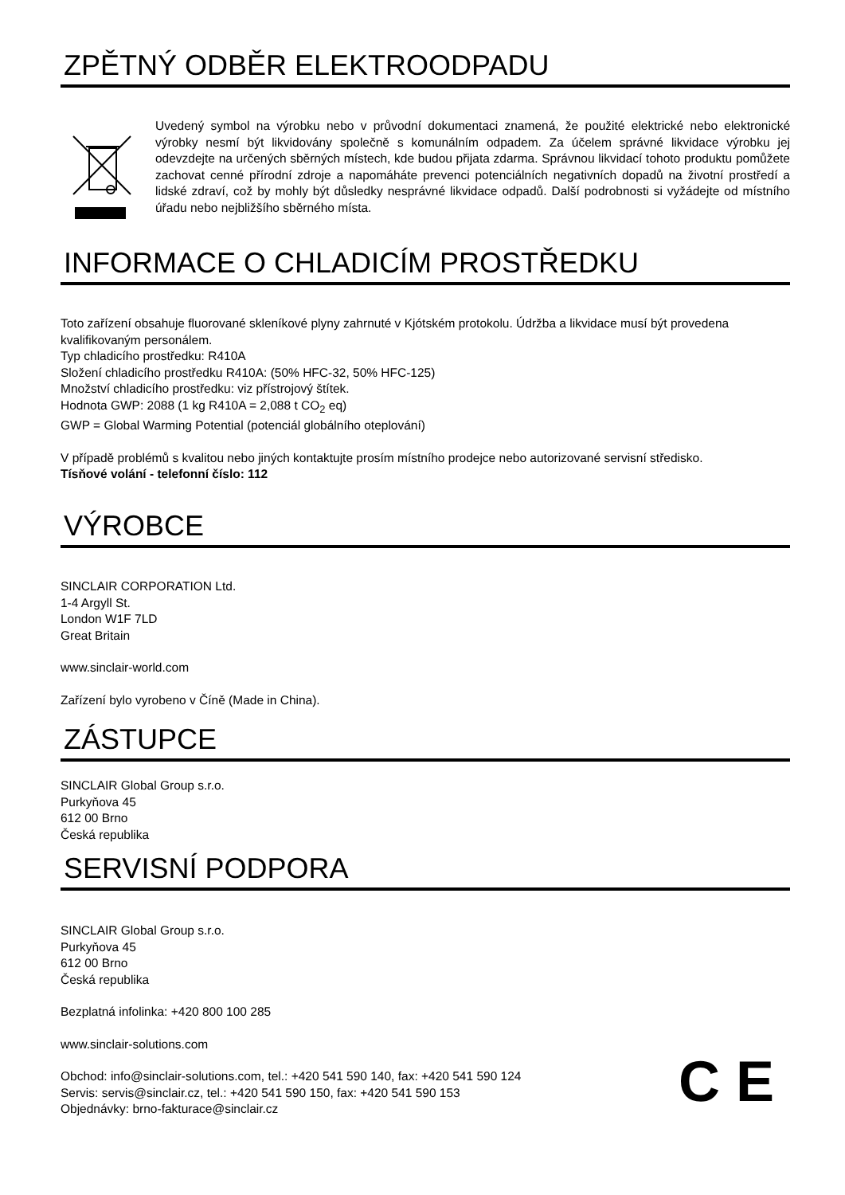ZPĚTNÝ ODBĚR ELEKTROODPADU
Uvedený symbol na výrobku nebo v průvodní dokumentaci znamená, že použité elektrické nebo elektronické výrobky nesmí být likvidovány společně s komunálním odpadem. Za účelem správné likvidace výrobku jej odevzdejte na určených sběrných místech, kde budou přijata zdarma. Správnou likvidací tohoto produktu pomůžete zachovat cenné přírodní zdroje a napomáháte prevenci potenciálních negativních dopadů na životní prostředí a lidské zdraví, což by mohly být důsledky nesprávné likvidace odpadů. Další podrobnosti si vyžádejte od místního úřadu nebo nejbližšího sběrného místa.
INFORMACE O CHLADICÍM PROSTŘEDKU
Toto zařízení obsahuje fluorované skleníkové plyny zahrnuté v Kjótském protokolu. Údržba a likvidace musí být provedena kvalifikovaným personálem.
Typ chladicího prostředku: R410A
Složení chladicího prostředku R410A: (50% HFC-32, 50% HFC-125)
Množství chladicího prostředku: viz přístrojový štítek.
Hodnota GWP: 2088 (1 kg R410A = 2,088 t CO<sub>2</sub> eq)
GWP = Global Warming Potential (potenciál globálního oteplování)
V případě problémů s kvalitou nebo jiných kontaktujte prosím místního prodejce nebo autorizované servisní středisko.
Tísňové volání - telefonní číslo: 112
VÝROBCE
SINCLAIR CORPORATION Ltd.
1-4 Argyll St.
London W1F 7LD
Great Britain
www.sinclair-world.com
Zařízení bylo vyrobeno v Číně (Made in China).
ZÁSTUPCE
SINCLAIR Global Group s.r.o.
Purkyňova 45
612 00 Brno
Česká republika
SERVISNÍ PODPORA
SINCLAIR Global Group s.r.o.
Purkyňova 45
612 00 Brno
Česká republika
Bezplatná infolinka: +420 800 100 285
www.sinclair-solutions.com
Obchod: info@sinclair-solutions.com, tel.: +420 541 590 140, fax: +420 541 590 124
Servis: servis@sinclair.cz, tel.: +420 541 590 150, fax: +420 541 590 153
Objednávky: brno-fakturace@sinclair.cz
C E